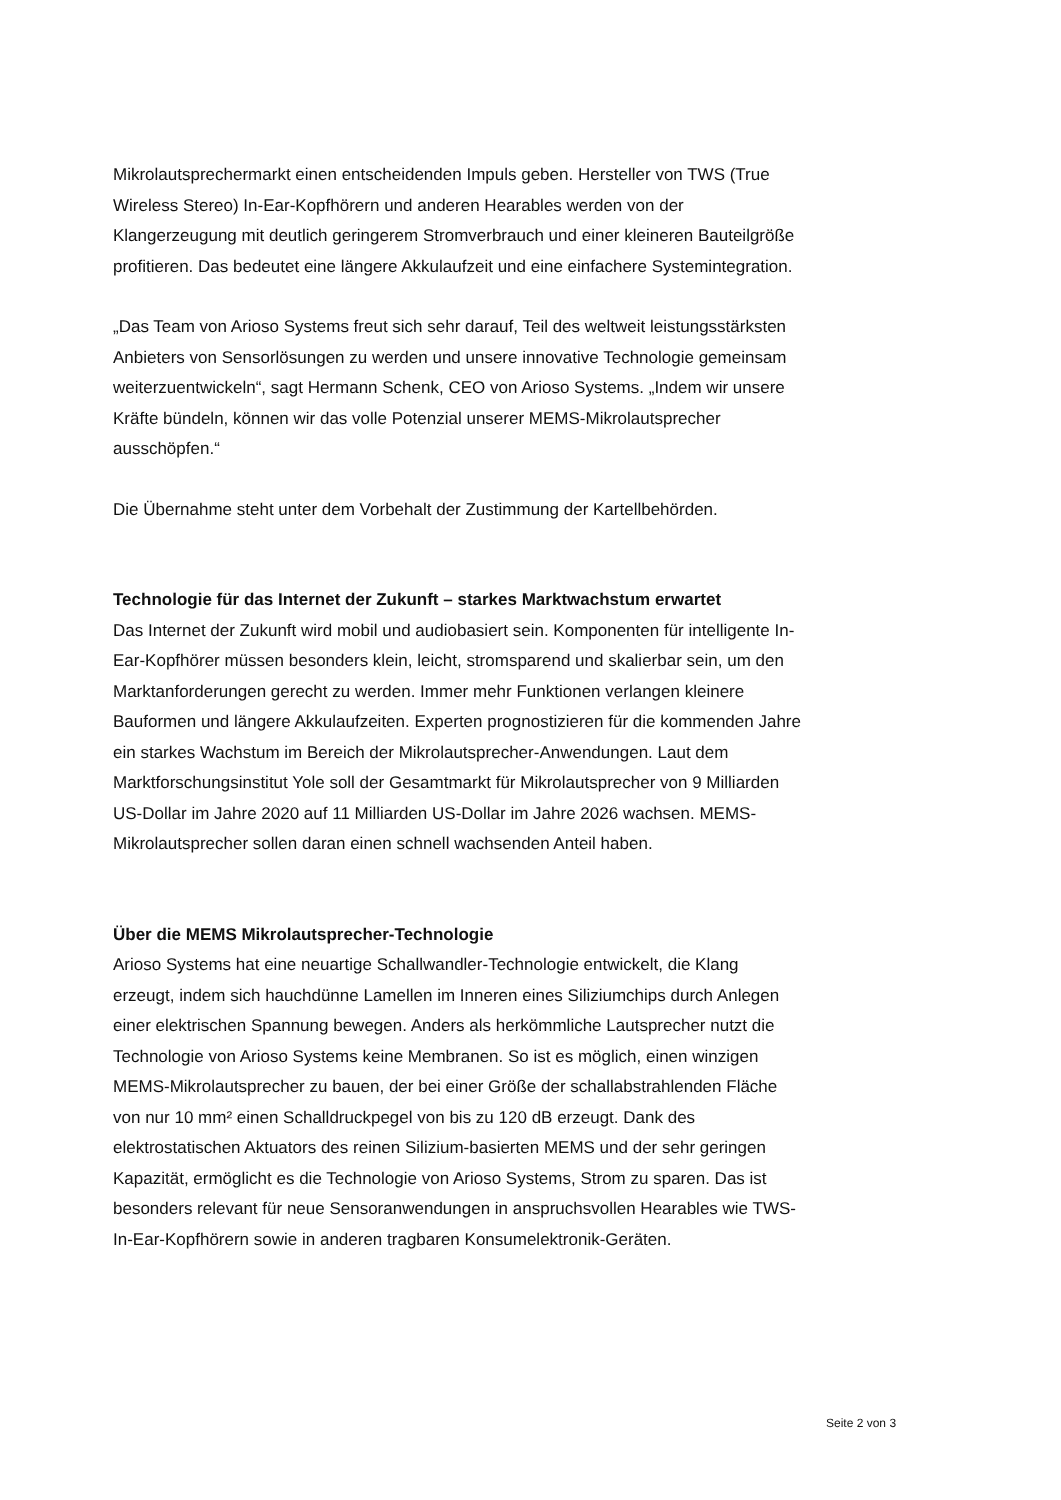Mikrolautsprechermarkt einen entscheidenden Impuls geben. Hersteller von TWS (True Wireless Stereo) In-Ear-Kopfhörern und anderen Hearables werden von der Klangerzeugung mit deutlich geringerem Stromverbrauch und einer kleineren Bauteilgröße profitieren. Das bedeutet eine längere Akkulaufzeit und eine einfachere Systemintegration.
„Das Team von Arioso Systems freut sich sehr darauf, Teil des weltweit leistungsstärksten Anbieters von Sensorlösungen zu werden und unsere innovative Technologie gemeinsam weiterzuentwickeln“, sagt Hermann Schenk, CEO von Arioso Systems. „Indem wir unsere Kräfte bündeln, können wir das volle Potenzial unserer MEMS-Mikrolautsprecher ausschöpfen.“
Die Übernahme steht unter dem Vorbehalt der Zustimmung der Kartellbehörden.
Technologie für das Internet der Zukunft – starkes Marktwachstum erwartet
Das Internet der Zukunft wird mobil und audiobasiert sein. Komponenten für intelligente In-Ear-Kopfhörer müssen besonders klein, leicht, stromsparend und skalierbar sein, um den Marktanforderungen gerecht zu werden. Immer mehr Funktionen verlangen kleinere Bauformen und längere Akkulaufzeiten. Experten prognostizieren für die kommenden Jahre ein starkes Wachstum im Bereich der Mikrolautsprecher-Anwendungen. Laut dem Marktforschungsinstitut Yole soll der Gesamtmarkt für Mikrolautsprecher von 9 Milliarden US-Dollar im Jahre 2020 auf 11 Milliarden US-Dollar im Jahre 2026 wachsen. MEMS-Mikrolautsprecher sollen daran einen schnell wachsenden Anteil haben.
Über die MEMS Mikrolautsprecher-Technologie
Arioso Systems hat eine neuartige Schallwandler-Technologie entwickelt, die Klang erzeugt, indem sich hauchdünne Lamellen im Inneren eines Siliziumchips durch Anlegen einer elektrischen Spannung bewegen. Anders als herkömmliche Lautsprecher nutzt die Technologie von Arioso Systems keine Membranen. So ist es möglich, einen winzigen MEMS-Mikrolautsprecher zu bauen, der bei einer Größe der schallabstrahlenden Fläche von nur 10 mm² einen Schalldruckpegel von bis zu 120 dB erzeugt. Dank des elektrostatischen Aktuators des reinen Silizium-basierten MEMS und der sehr geringen Kapazität, ermöglicht es die Technologie von Arioso Systems, Strom zu sparen. Das ist besonders relevant für neue Sensoranwendungen in anspruchsvollen Hearables wie TWS-In-Ear-Kopfhörern sowie in anderen tragbaren Konsumelektronik-Geräten.
Seite 2 von 3